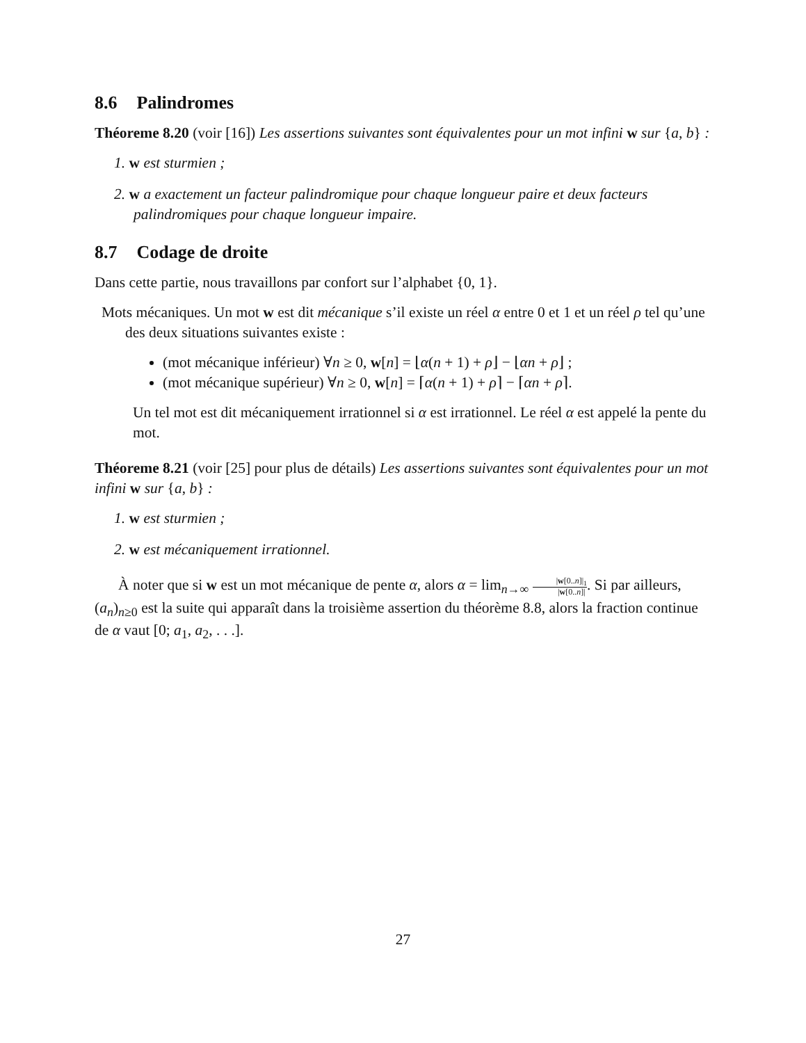8.6 Palindromes
Théoreme 8.20 (voir [16]) Les assertions suivantes sont équivalentes pour un mot infini w sur {a, b} :
1. w est sturmien ;
2. w a exactement un facteur palindromique pour chaque longueur paire et deux facteurs palindromiques pour chaque longueur impaire.
8.7 Codage de droite
Dans cette partie, nous travaillons par confort sur l’alphabet {0, 1}.
Mots mécaniques. Un mot w est dit mécanique s’il existe un réel α entre 0 et 1 et un réel ρ tel qu’une des deux situations suivantes existe :
(mot mécanique inférieur) ∀n ≥ 0, w[n] = ⌊α(n + 1) + ρ⌋ − ⌊αn + ρ⌋ ;
(mot mécanique supérieur) ∀n ≥ 0, w[n] = ⌈α(n + 1) + ρ⌉ − ⌈αn + ρ⌉.
Un tel mot est dit mécaniquement irrationnel si α est irrationnel. Le réel α est appelé la pente du mot.
Théoreme 8.21 (voir [25] pour plus de détails) Les assertions suivantes sont équivalentes pour un mot infini w sur {a, b} :
1. w est sturmien ;
2. w est mécaniquement irrationnel.
À noter que si w est un mot mécanique de pente α, alors α = lim<sub>n→∞</sub> |w[0..n]|<sub>1</sub> |w[0..n]|. Si par ailleurs, (a<sub>n</sub>)<sub>n≥0</sub> est la suite qui apparaît dans la troisième assertion du théorème 8.8, alors la fraction continue de α vaut [0; a<sub>1</sub>, a<sub>2</sub>, . . .].
27